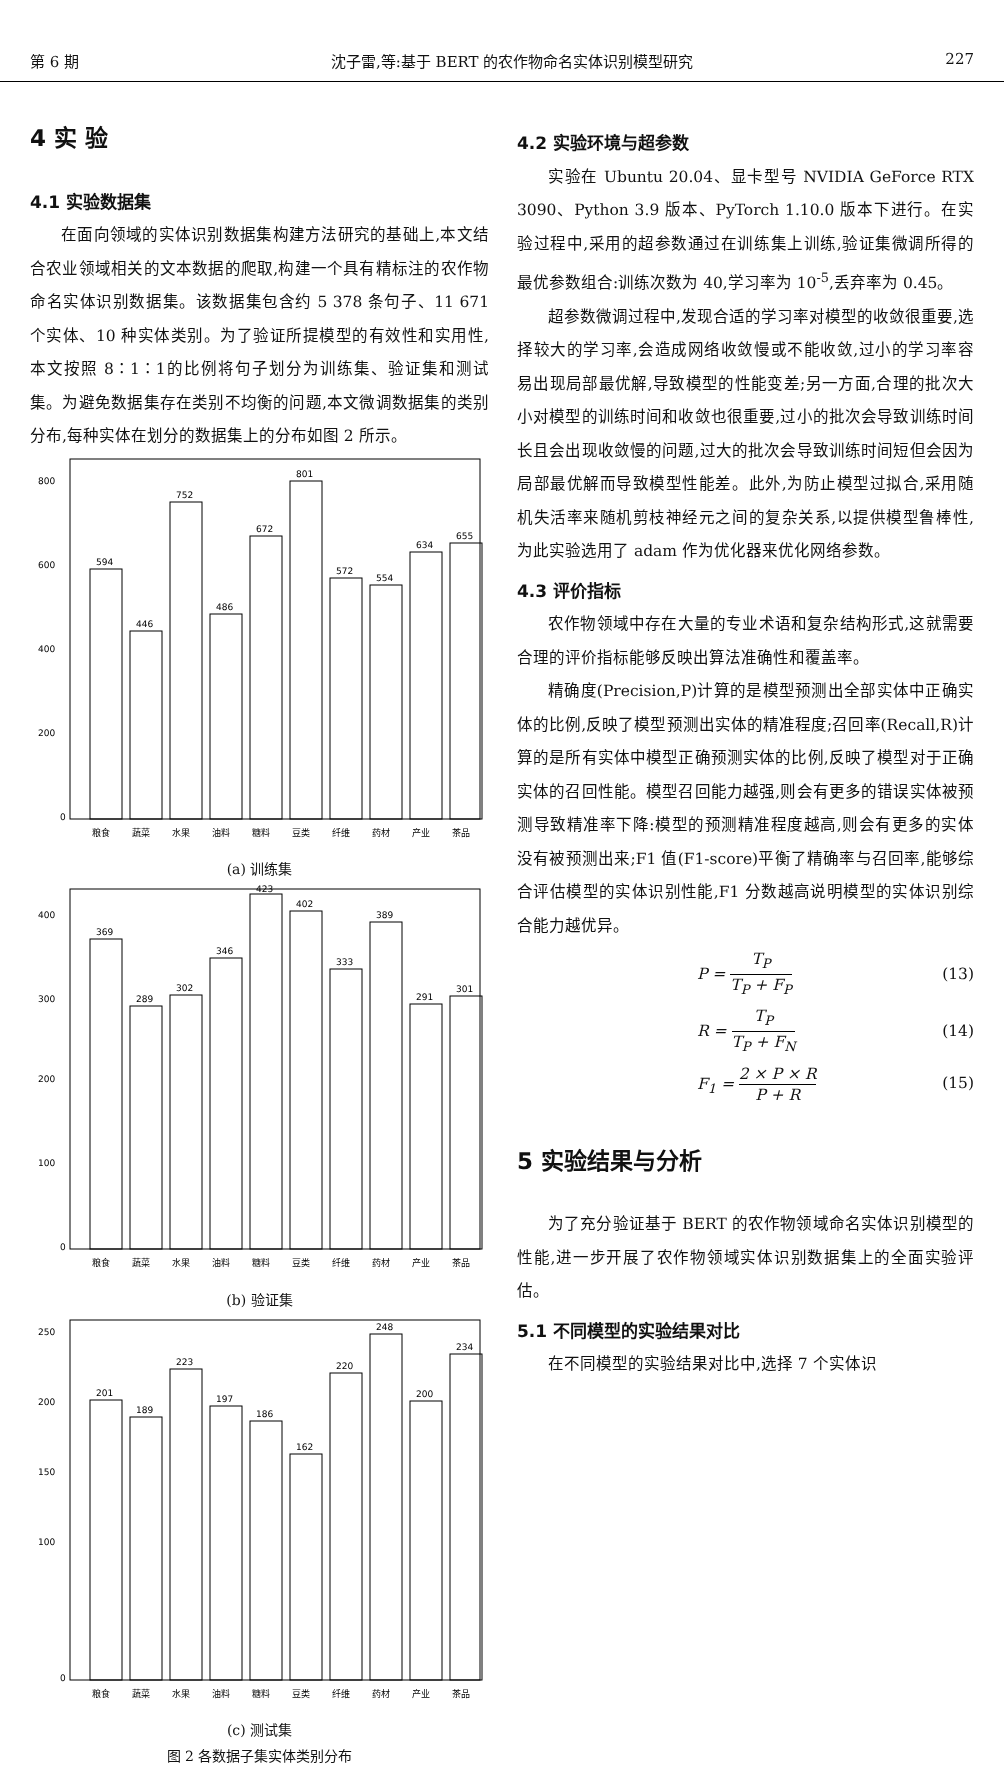第 6 期 沈子雷,等:基于 BERT 的农作物命名实体识别模型研究 227
4 实 验
4.1 实验数据集
在面向领域的实体识别数据集构建方法研究的基础上,本文结合农业领域相关的文本数据的爬取,构建一个具有精标注的农作物命名实体识别数据集。该数据集包含约 5 378 条句子、11 671 个实体、10 种实体类别。为了验证所提模型的有效性和实用性,本文按照 8∶1∶1的比例将句子划分为训练集、验证集和测试集。为避免数据集存在类别不均衡的问题,本文微调数据集的类别分布,每种实体在划分的数据集上的分布如图 2 所示。
594
446
752
486
672
801
572
554
634
655
800
600
400
200
0
粮食
蔬菜
水果
油料
糖料
豆类
纤维
药材
产业
茶品
(a) 训练集
369
289
302
346
423
402
333
389
291
301
400
300
200
100
0
粮食
蔬菜
水果
油料
糖料
豆类
纤维
药材
产业
茶品
(b) 验证集
201
189
223
197
186
162
220
248
200
234
250
200
150
100
0
粮食
蔬菜
水果
油料
糖料
豆类
纤维
药材
产业
茶品
(c) 测试集
图 2 各数据子集实体类别分布
4.2 实验环境与超参数
实验在 Ubuntu 20.04、显卡型号 NVIDIA GeForce RTX 3090、Python 3.9 版本、PyTorch 1.10.0 版本下进行。在实验过程中,采用的超参数通过在训练集上训练,验证集微调所得的最优参数组合:训练次数为 40,学习率为 10<sup>-5</sup>,丢弃率为 0.45。
超参数微调过程中,发现合适的学习率对模型的收敛很重要,选择较大的学习率,会造成网络收敛慢或不能收敛,过小的学习率容易出现局部最优解,导致模型的性能变差;另一方面,合理的批次大小对模型的训练时间和收敛也很重要,过小的批次会导致训练时间长且会出现收敛慢的问题,过大的批次会导致训练时间短但会因为局部最优解而导致模型性能差。此外,为防止模型过拟合,采用随机失活率来随机剪枝神经元之间的复杂关系,以提供模型鲁棒性,为此实验选用了 adam 作为优化器来优化网络参数。
4.3 评价指标
农作物领域中存在大量的专业术语和复杂结构形式,这就需要合理的评价指标能够反映出算法准确性和覆盖率。
精确度(Precision,P)计算的是模型预测出全部实体中正确实体的比例,反映了模型预测出实体的精准程度;召回率(Recall,R)计算的是所有实体中模型正确预测实体的比例,反映了模型对于正确实体的召回性能。模型召回能力越强,则会有更多的错误实体被预测导致精准率下降:模型的预测精准程度越高,则会有更多的实体没有被预测出来;F1 值(F1-score)平衡了精确率与召回率,能够综合评估模型的实体识别性能,F1 分数越高说明模型的实体识别综合能力越优异。
P = T<sub>P</sub> T<sub>P</sub> + F<sub>P</sub> (13)
R = T<sub>P</sub> T<sub>P</sub> + F<sub>N</sub> (14)
F<sub>1</sub> = 2 × P × R P + R (15)
5 实验结果与分析
为了充分验证基于 BERT 的农作物领域命名实体识别模型的性能,进一步开展了农作物领域实体识别数据集上的全面实验评估。
5.1 不同模型的实验结果对比
在不同模型的实验结果对比中,选择 7 个实体识